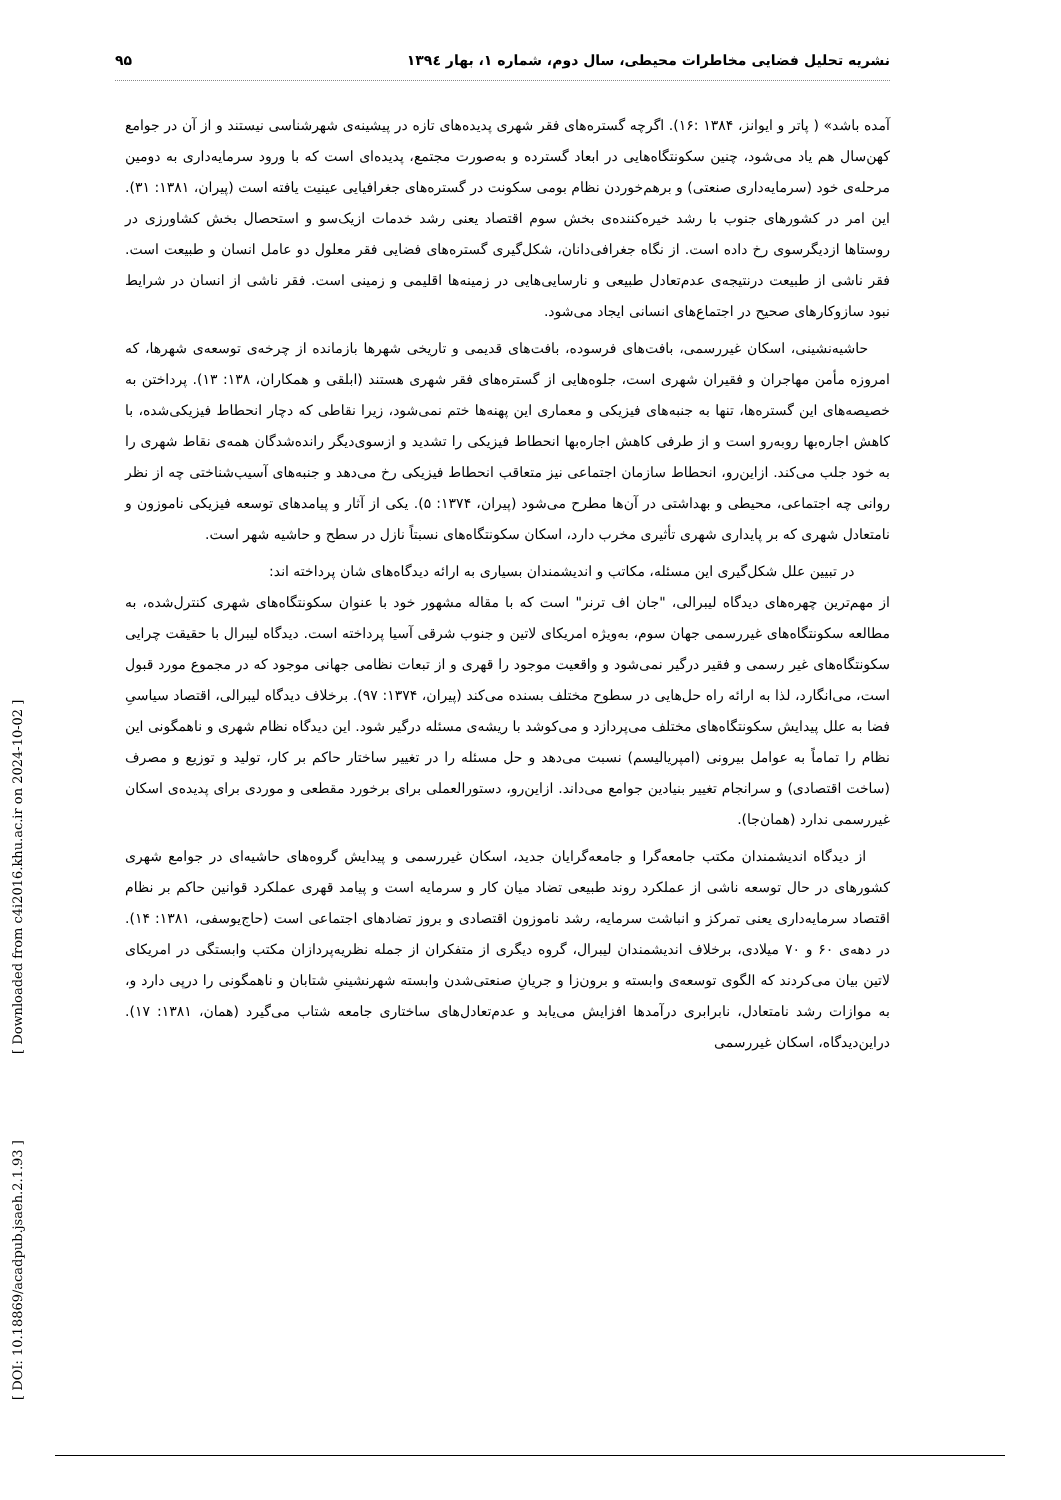نشریه تحلیل فضایی مخاطرات محیطی، سال دوم، شماره ۱، بهار ۱۳۹٤ ۹۵
آمده باشد» ( پاتر و ایوانز، ۱۳۸۴ :۱۶). اگرچه گستره‌های فقر شهری پدیده‌های تازه در پیشینه‌ی شهرشناسی نیستند و از آن در جوامع کهن‌سال هم یاد می‌شود، چنین سکونتگاه‌هایی در ابعاد گسترده و به‌صورت مجتمع، پدیده‌ای است که با ورود سرمایه‌داری به دومین مرحله‌ی خود (سرمایه‌داری صنعتی) و برهم‌خوردن نظام بومی سکونت در گستره‌های جغرافیایی عینیت یافته است (پیران، ۱۳۸۱: ۳۱). این امر در کشورهای جنوب با رشد خیره‌کننده‌ی بخش سوم اقتصاد یعنی رشد خدمات ازیک‌سو و استحصال بخش کشاورزی در روستاها ازدیگرسوی رخ داده است. از نگاه جغرافی‌دانان، شکل‌گیری گستره‌های فضایی فقر معلول دو عامل انسان و طبیعت است. فقر ناشی از طبیعت درنتیجه‌ی عدم‌تعادل طبیعی و نارسایی‌هایی در زمینه‌ها اقلیمی و زمینی است. فقر ناشی از انسان در شرایط نبود سازوکارهای صحیح در اجتماع‌های انسانی ایجاد می‌شود.
حاشیه‌نشینی، اسکان غیررسمی، بافت‌های فرسوده، بافت‌های قدیمی و تاریخی شهرها بازمانده از چرخه‌ی توسعه‌ی شهرها، که امروزه مأمن مهاجران و فقیران شهری است، جلوه‌هایی از گستره‌های فقر شهری هستند (ابلقی و همکاران، ۱۳۸: ۱۳). پرداختن به خصیصه‌های این گستره‌ها، تنها به جنبه‌های فیزیکی و معماری این پهنه‌ها ختم نمی‌شود، زیرا نقاطی که دچار انحطاط فیزیکی‌شده، با کاهش اجاره‌بها روبه‌رو است و از طرفی کاهش اجاره‌بها انحطاط فیزیکی را تشدید و ازسوی‌دیگر رانده‌شدگان همه‌ی نقاط شهری را به خود جلب می‌کند. ازاین‌رو، انحطاط سازمان اجتماعی نیز متعاقب انحطاط فیزیکی رخ می‌دهد و جنبه‌های آسیب‌شناختی چه از نظر روانی چه اجتماعی، محیطی و بهداشتی در آن‌ها مطرح می‌شود (پیران، ۱۳۷۴: ۵). یکی از آثار و پیامدهای توسعه فیزیکی ناموزون و نامتعادل شهری که بر پایداری شهری تأثیری مخرب دارد، اسکان سکونتگاه‌های نسبتاً نازل در سطح و حاشیه شهر است.
در تبیین علل شکل‌گیری این مسئله، مکاتب و اندیشمندان بسیاری به ارائه دیدگاه‌های شان پرداخته اند:
از مهم‌ترین چهره‌های دیدگاه لیبرالی، "جان اف ترنر" است که با مقاله مشهور خود با عنوان سکونتگاه‌های شهری کنترل‌شده، به مطالعه سکونتگاه‌های غیررسمی جهان سوم، به‌ویژه امریکای لاتین و جنوب شرقی آسیا پرداخته است. دیدگاه لیبرال با حقیقت چرایی سکونتگاه‌های غیر رسمی و فقیر درگیر نمی‌شود و واقعیت موجود را قهری و از تبعات نظامی جهانی موجود که در مجموع مورد قبول است، می‌انگارد، لذا به ارائه راه حل‌هایی در سطوح مختلف بسنده می‌کند (پیران، ۱۳۷۴: ۹۷). برخلاف دیدگاه لیبرالی، اقتصاد سیاسیِ فضا به علل پیدایش سکونتگاه‌های مختلف می‌پردازد و می‌کوشد با ریشه‌ی مسئله درگیر شود. این دیدگاه نظام شهری و ناهمگونی این نظام را تماماً به عوامل بیرونی (امپریالیسم) نسبت می‌دهد و حل مسئله را در تغییر ساختار حاکم بر کار، تولید و توزیع و مصرف (ساخت اقتصادی) و سرانجام تغییر بنیادین جوامع می‌داند. ازاین‌رو، دستورالعملی برای برخورد مقطعی و موردی برای پدیده‌ی اسکان غیررسمی ندارد (همان‌جا).
از دیدگاه اندیشمندان مکتب جامعه‌گرا و جامعه‌گرایان جدید، اسکان غیررسمی و پیدایش گروه‌های حاشیه‌ای در جوامع شهری کشورهای در حال توسعه ناشی از عملکرد روند طبیعی تضاد میان کار و سرمایه است و پیامد قهری عملکرد قوانین حاکم بر نظام اقتصاد سرمایه‌داری یعنی تمرکز و انباشت سرمایه، رشد ناموزون اقتصادی و بروز تضادهای اجتماعی است (حاج‌یوسفی، ۱۳۸۱: ۱۴). در دهه‌ی ۶۰ و ۷۰ میلادی، برخلاف اندیشمندان لیبرال، گروه دیگری از متفکران از جمله نظریه‌پردازان مکتب وابستگی در امریکای لاتین بیان می‌کردند که الگوی توسعه‌ی وابسته و برون‌زا و جریانِ صنعتی‌شدن وابسته شهرنشینیِ شتابان و ناهمگونی را درپی دارد و، به موازات رشد نامتعادل، نابرابری درآمدها افزایش می‌یابد و عدم‌تعادل‌های ساختاری جامعه شتاب می‌گیرد (همان، ۱۳۸۱: ۱۷). دراین‌دیدگاه، اسکان غیررسمی
[ DOI: 10.18869/acadpub.jsaeh.2.1.93 ] [ Downloaded from c4i2016.khu.ac.ir on 2024-10-02 ]